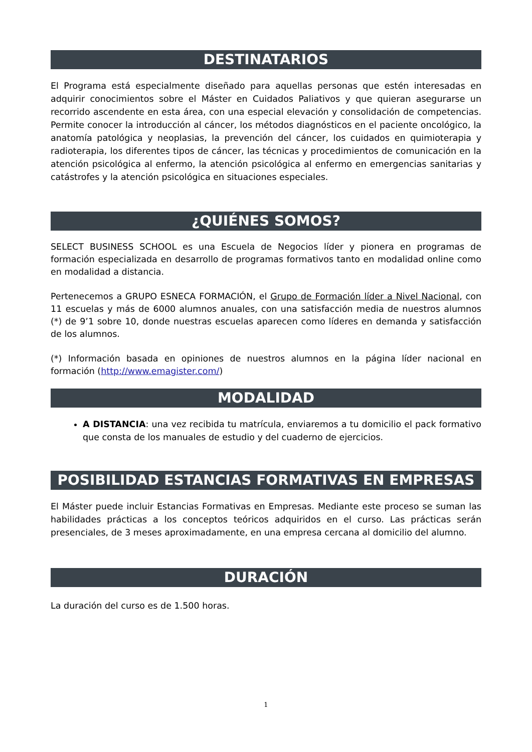DESTINATARIOS
El Programa está especialmente diseñado para aquellas personas que estén interesadas en adquirir conocimientos sobre el Máster en Cuidados Paliativos y que quieran asegurarse un recorrido ascendente en esta área, con una especial elevación y consolidación de competencias. Permite conocer la introducción al cáncer, los métodos diagnósticos en el paciente oncológico, la anatomía patológica y neoplasias, la prevención del cáncer, los cuidados en quimioterapia y radioterapia, los diferentes tipos de cáncer, las técnicas y procedimientos de comunicación en la atención psicológica al enfermo, la atención psicológica al enfermo en emergencias sanitarias y catástrofes y la atención psicológica en situaciones especiales.
¿QUIÉNES SOMOS?
SELECT BUSINESS SCHOOL es una Escuela de Negocios líder y pionera en programas de formación especializada en desarrollo de programas formativos tanto en modalidad online como en modalidad a distancia.
Pertenecemos a GRUPO ESNECA FORMACIÓN, el Grupo de Formación líder a Nivel Nacional, con 11 escuelas y más de 6000 alumnos anuales, con una satisfacción media de nuestros alumnos (*) de 9’1 sobre 10, donde nuestras escuelas aparecen como líderes en demanda y satisfacción de los alumnos.
(*) Información basada en opiniones de nuestros alumnos en la página líder nacional en formación (http://www.emagister.com/)
MODALIDAD
A DISTANCIA: una vez recibida tu matrícula, enviaremos a tu domicilio el pack formativo que consta de los manuales de estudio y del cuaderno de ejercicios.
POSIBILIDAD ESTANCIAS FORMATIVAS EN EMPRESAS
El Máster puede incluir Estancias Formativas en Empresas. Mediante este proceso se suman las habilidades prácticas a los conceptos teóricos adquiridos en el curso. Las prácticas serán presenciales, de 3 meses aproximadamente, en una empresa cercana al domicilio del alumno.
DURACIÓN
La duración del curso es de 1.500 horas.
1